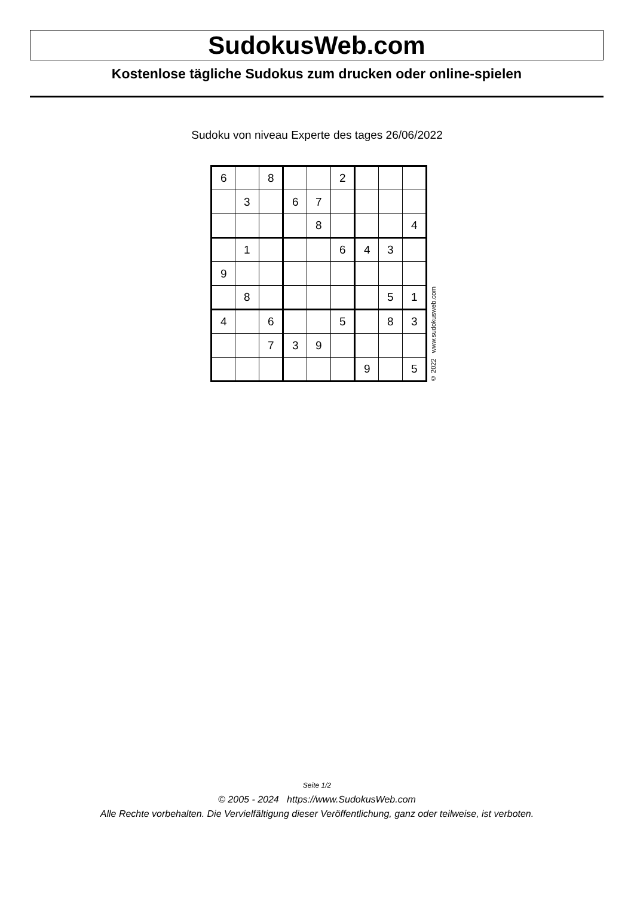SudokusWeb.com
Kostenlose tägliche Sudokus zum drucken oder online-spielen
Sudoku von niveau Experte des tages 26/06/2022
| 6 | | 8 | | | 2 | | | |
| | 3 | | 6 | 7 | | | | |
| | | | | 8 | | | | 4 |
| | 1 | | | | 6 | 4 | 3 | |
| 9 | | | | | | | | |
| | 8 | | | | | | 5 | 1 |
| 4 | | 6 | | | 5 | | 8 | 3 |
| | | 7 | 3 | 9 | | | | |
| | | | | | | 9 | | 5 |
© 2022 www.sudokusweb.com
Seite 1/2
© 2005 - 2024 https://www.SudokusWeb.com
Alle Rechte vorbehalten. Die Vervielfältigung dieser Veröffentlichung, ganz oder teilweise, ist verboten.